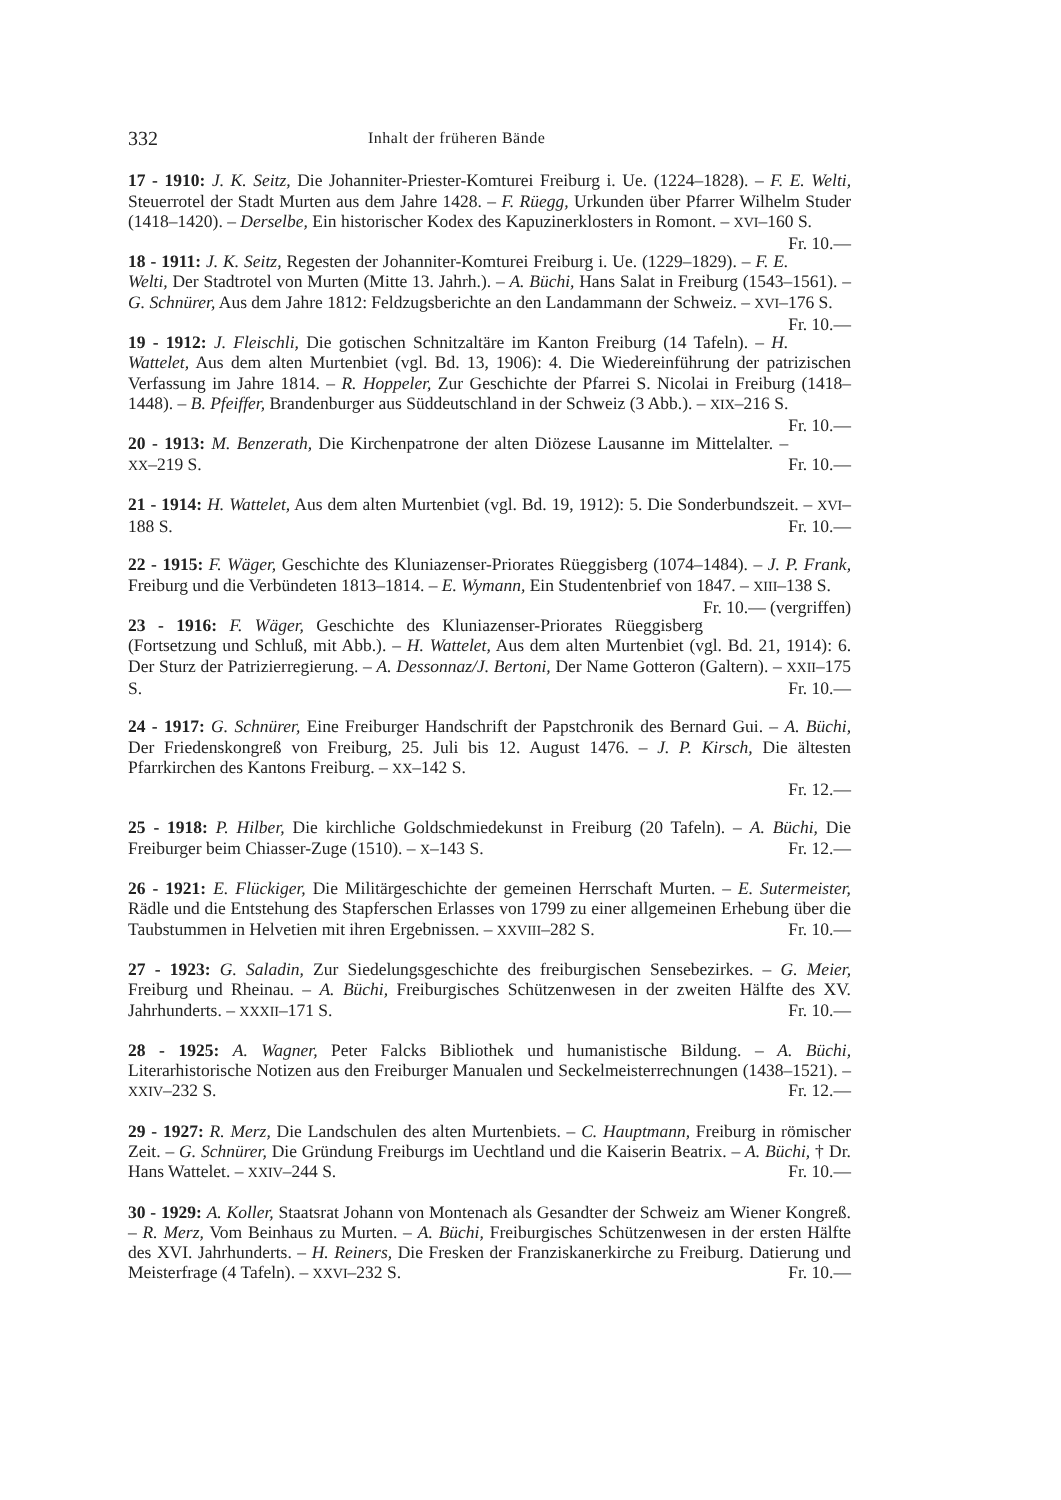332 Inhalt der früheren Bände
17 - 1910: J. K. Seitz, Die Johanniter-Priester-Komturei Freiburg i. Ue. (1224–1828). – F. E. Welti, Steuerrotel der Stadt Murten aus dem Jahre 1428. – F. Rüegg, Urkunden über Pfarrer Wilhelm Studer (1418–1420). – Derselbe, Ein historischer Kodex des Kapuzinerklosters in Romont. – XVI–160 S. Fr. 10.—
18 - 1911: J. K. Seitz, Regesten der Johanniter-Komturei Freiburg i. Ue. (1229–1829). – F. E. Welti, Der Stadtrotel von Murten (Mitte 13. Jahrh.). – A. Büchi, Hans Salat in Freiburg (1543–1561). – G. Schnürer, Aus dem Jahre 1812: Feldzugsberichte an den Landammann der Schweiz. – XVI–176 S. Fr. 10.—
19 - 1912: J. Fleischli, Die gotischen Schnitzaltäre im Kanton Freiburg (14 Tafeln). – H. Wattelet, Aus dem alten Murtenbiet (vgl. Bd. 13, 1906): 4. Die Wiedereinführung der patrizischen Verfassung im Jahre 1814. – R. Hoppeler, Zur Geschichte der Pfarrei S. Nicolai in Freiburg (1418–1448). – B. Pfeiffer, Brandenburger aus Süddeutschland in der Schweiz (3 Abb.). – XIX–216 S. Fr. 10.—
20 - 1913: M. Benzerath, Die Kirchenpatrone der alten Diözese Lausanne im Mittelalter. – XX–219 S. Fr. 10.—
21 - 1914: H. Wattelet, Aus dem alten Murtenbiet (vgl. Bd. 19, 1912): 5. Die Sonderbundszeit. – XVI–188 S. Fr. 10.—
22 - 1915: F. Wäger, Geschichte des Kluniazenser-Priorates Rüeggisberg (1074–1484). – J. P. Frank, Freiburg und die Verbündeten 1813–1814. – E. Wymann, Ein Studentenbrief von 1847. – XIII–138 S. Fr. 10.— (vergriffen)
23 - 1916: F. Wäger, Geschichte des Kluniazenser-Priorates Rüeggisberg (Fortsetzung und Schluß, mit Abb.). – H. Wattelet, Aus dem alten Murtenbiet (vgl. Bd. 21, 1914): 6. Der Sturz der Patrizierregierung. – A. Dessonnaz/J. Bertoni, Der Name Gotteron (Galtern). – XXII–175 S. Fr. 10.—
24 - 1917: G. Schnürer, Eine Freiburger Handschrift der Papstchronik des Bernard Gui. – A. Büchi, Der Friedenskongreß von Freiburg, 25. Juli bis 12. August 1476. – J. P. Kirsch, Die ältesten Pfarrkirchen des Kantons Freiburg. – XX–142 S.
Fr. 12.—
25 - 1918: P. Hilber, Die kirchliche Goldschmiedekunst in Freiburg (20 Tafeln). – A. Büchi, Die Freiburger beim Chiasser-Zuge (1510). – X–143 S. Fr. 12.—
26 - 1921: E. Flückiger, Die Militärgeschichte der gemeinen Herrschaft Murten. – E. Sutermeister, Rädle und die Entstehung des Stapferschen Erlasses von 1799 zu einer allgemeinen Erhebung über die Taubstummen in Helvetien mit ihren Ergebnissen. – XXVIII–282 S. Fr. 10.—
27 - 1923: G. Saladin, Zur Siedelungsgeschichte des freiburgischen Sensebezirkes. – G. Meier, Freiburg und Rheinau. – A. Büchi, Freiburgisches Schützenwesen in der zweiten Hälfte des XV. Jahrhunderts. – XXXII–171 S. Fr. 10.—
28 - 1925: A. Wagner, Peter Falcks Bibliothek und humanistische Bildung. – A. Büchi, Literarhistorische Notizen aus den Freiburger Manualen und Seckelmeisterrechnungen (1438–1521). – XXIV–232 S. Fr. 12.—
29 - 1927: R. Merz, Die Landschulen des alten Murtenbiets. – C. Hauptmann, Freiburg in römischer Zeit. – G. Schnürer, Die Gründung Freiburgs im Uechtland und die Kaiserin Beatrix. – A. Büchi, † Dr. Hans Wattelet. – XXIV–244 S. Fr. 10.—
30 - 1929: A. Koller, Staatsrat Johann von Montenach als Gesandter der Schweiz am Wiener Kongreß. – R. Merz, Vom Beinhaus zu Murten. – A. Büchi, Freiburgisches Schützenwesen in der ersten Hälfte des XVI. Jahrhunderts. – H. Reiners, Die Fresken der Franziskanerkirche zu Freiburg. Datierung und Meisterfrage (4 Tafeln). – XXVI–232 S. Fr. 10.—